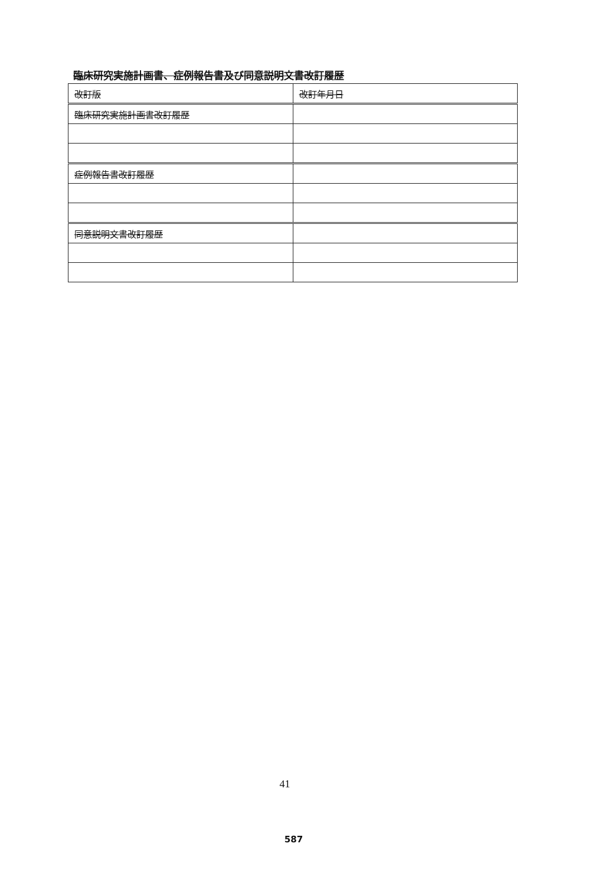臨床研究実施計画書、症例報告書及び同意説明文書改訂履歴
| 改訂版 | 改訂年月日 |
| --- | --- |
| 臨床研究実施計画書改訂履歴 | |
| 症例報告書改訂履歴 | |
| 同意説明文書改訂履歴 | |
41
587